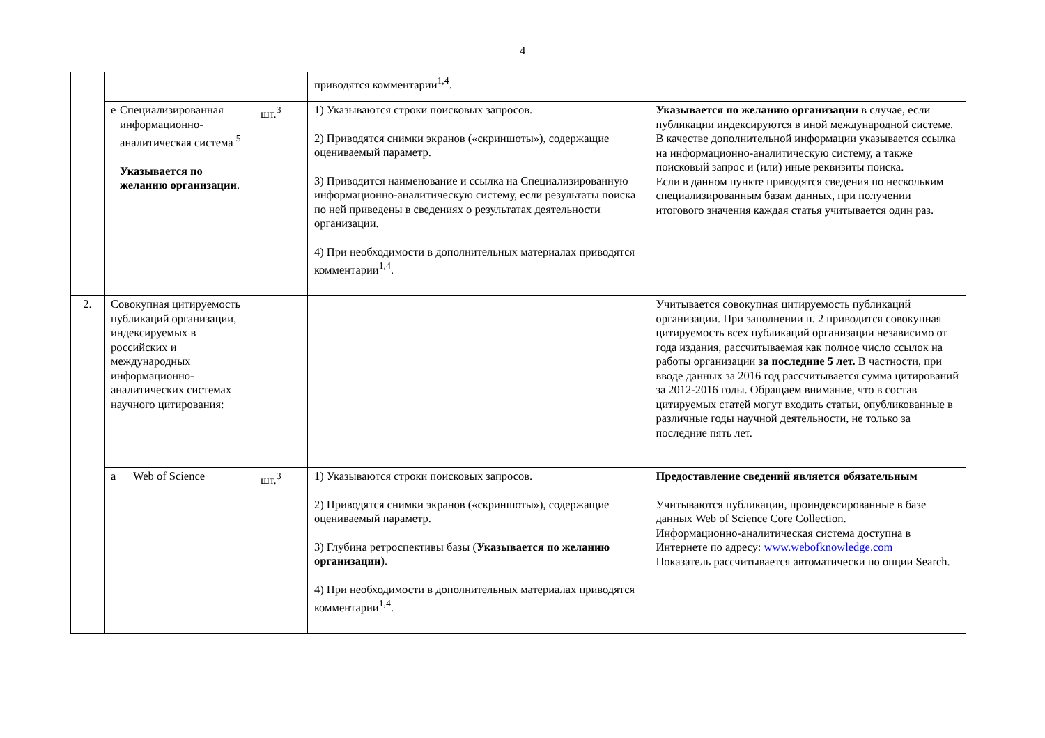4
| | | | приводятся комментарии<sup>1,4</sup>. | |
| | е Специализированная информационно-аналитическая система <sup>5</sup> Указывается по желанию организации . | шт.<sup>3</sup> | 1) Указываются строки поисковых запросов. 2) Приводятся снимки экранов («скриншоты»), содержащие оцениваемый параметр. 3) Приводится наименование и ссылка на Специализированную информационно-аналитическую систему, если результаты поиска по ней приведены в сведениях о результатах деятельности организации. 4) При необходимости в дополнительных материалах приводятся комментарии<sup>1,4</sup>. | Указывается по желанию организации в случае, если публикации индексируются в иной международной системе. В качестве дополнительной информации указывается ссылка на информационно-аналитическую систему, а также поисковый запрос и (или) иные реквизиты поиска. Если в данном пункте приводятся сведения по нескольким специализированным базам данных, при получении итогового значения каждая статья учитывается один раз. |
| 2. | Совокупная цитируемость публикаций организации, индексируемых в российских и международных информационно-аналитических системах научного цитирования: | | | Учитывается совокупная цитируемость публикаций организации. При заполнении п. 2 приводится совокупная цитируемость всех публикаций организации независимо от года издания, рассчитываемая как полное число ссылок на работы организации за последние 5 лет. В частности, при вводе данных за 2016 год рассчитывается сумма цитирований за 2012-2016 годы. Обращаем внимание, что в состав цитируемых статей могут входить статьи, опубликованные в различные годы научной деятельности, не только за последние пять лет. |
| | a Web of Science | шт.<sup>3</sup> | 1) Указываются строки поисковых запросов. 2) Приводятся снимки экранов («скриншоты»), содержащие оцениваемый параметр. 3) Глубина ретроспективы базы ( Указывается по желанию организации ). 4) При необходимости в дополнительных материалах приводятся комментарии<sup>1,4</sup>. | Предоставление сведений является обязательным Учитываются публикации, проиндексированные в базе данных Web of Science Core Collection. Информационно-аналитическая система доступна в Интернете по адресу: www.webofknowledge.com Показатель рассчитывается автоматически по опции Search. |